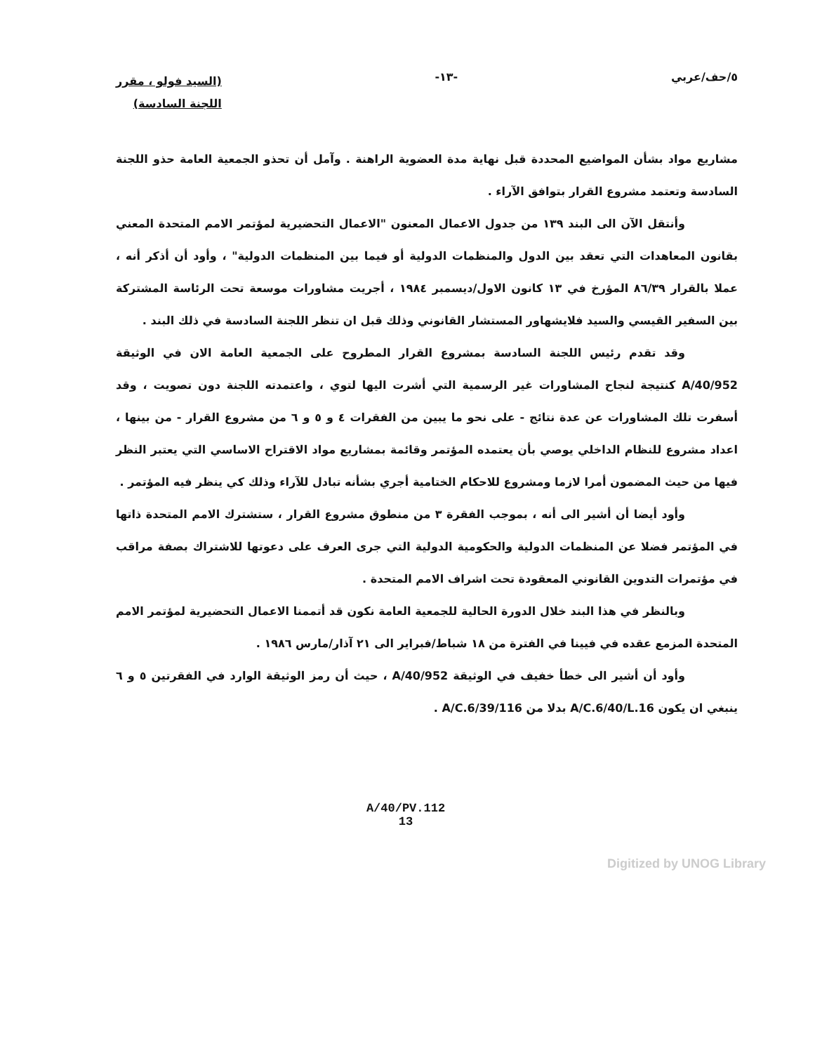٥/حف/عربي -١٣-
(السيد فولو ، مقرر
اللجنة السادسة)
مشاريع مواد بشأن المواضيع المحددة قبل نهاية مدة العضوية الراهنة . وآمل أن تحذو الجمعية العامة حذو اللجنة السادسة وتعتمد مشروع القرار بتوافق الآراء .
وأنتقل الآن الى البند ١٣٩ من جدول الاعمال المعنون "الاعمال التحضيرية لمؤتمر الامم المتحدة المعني بقانون المعاهدات التي تعقد بين الدول والمنظمات الدولية أو فيما بين المنظمات الدولية" ، وأود أن أذكر أنه ، عملا بالقرار ٨٦/٣٩ المؤرخ في ١٣ كانون الاول/ديسمبر ١٩٨٤ ، أجريت مشاورات موسعة تحت الرئاسة المشتركة بين السفير القيسي والسيد فلايشهاور المستشار القانوني وذلك قبل ان تنظر اللجنة السادسة في ذلك البند .
وقد تقدم رئيس اللجنة السادسة بمشروع القرار المطروح على الجمعية العامة الان في الوثيقة A/40/952 كنتيجة لنجاح المشاورات غير الرسمية التي أشرت اليها لتوي ، واعتمدته اللجنة دون تصويت ، وقد أسفرت تلك المشاورات عن عدة نتائج - على نحو ما يبين من الفقرات ٤ و ٥ و ٦ من مشروع القرار - من بينها ، اعداد مشروع للنظام الداخلي يوصي بأن يعتمده المؤتمر وقائمة بمشاريع مواد الاقتراح الاساسي التي يعتبر النظر فيها من حيث المضمون أمرا لازما ومشروع للاحكام الختامية أجري بشأنه تبادل للآراء وذلك كي ينظر فيه المؤتمر .
وأود أيضا أن أشير الى أنه ، بموجب الفقرة ٣ من منطوق مشروع القرار ، ستشترك الامم المتحدة ذاتها في المؤتمر فضلا عن المنظمات الدولية والحكومية الدولية التي جرى العرف على دعوتها للاشتراك بصفة مراقب في مؤتمرات التدوين القانوني المعقودة تحت اشراف الامم المتحدة .
وبالنظر في هذا البند خلال الدورة الحالية للجمعية العامة نكون قد أتممنا الاعمال التحضيرية لمؤتمر الامم المتحدة المزمع عقده في فيينا في الفترة من ١٨ شباط/فبراير الى ٢١ آذار/مارس ١٩٨٦ .
وأود أن أشير الى خطأ خفيف في الوثيقة A/40/952 ، حيث أن رمز الوثيقة الوارد في الفقرتين ٥ و ٦ ينبغي ان يكون A/C.6/40/L.16 بدلا من A/C.6/39/116 .
A/40/PV.112
13
Digitized by UNOG Library